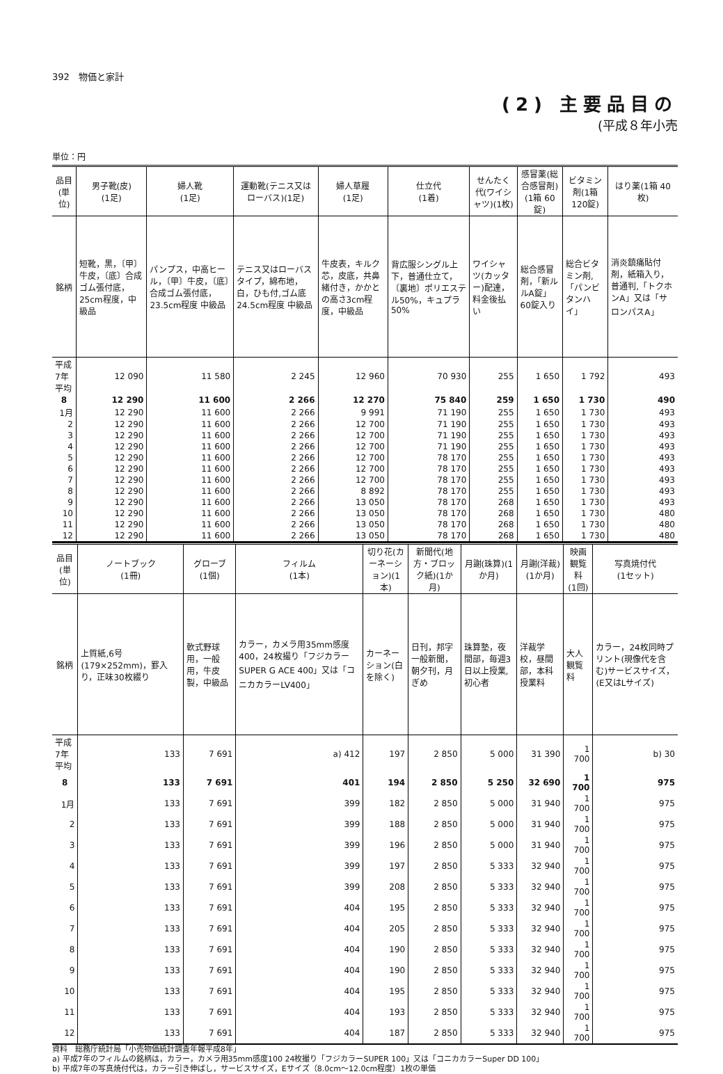392　物価と家計
(2) 主要品目の
(平成８年小売
単位：円
| 品目 (単位) | 男子靴(皮) (1足) | 婦人靴 (1足) | 運動靴(テニス又はローバス)(1足) | 婦人草履 (1足) | 仕立代 (1着) | せんたく代(ワイシャツ)(1枚) | 感冒薬(総合感冒剤)(1箱 60錠) | ビタミン剤(1箱 120錠) | はり薬(1箱 40枚) |
| --- | --- | --- | --- | --- | --- | --- | --- | --- | --- |
| 銘柄 | 短靴，黒，〔甲〕牛皮，〔底〕合成ゴム張付底，25cm程度，中級品 | パンプス，中高ヒール，〔甲〕牛皮，〔底〕合成ゴム張付底，23.5cm程度 中級品 | テニス又はローバスタイプ，綿布地，白，ひも付,ゴム底 24.5cm程度 中級品 | 牛皮表，キルク芯，皮底，共鼻緒付き，かかとの高さ3cm程度，中級品 | 背広服シングル上下，普通仕立て，〔裏地〕ポリエステル50%，キュプラ 50% | ワイシャツ(カッター)配達，料金後払い | 総合感冒剤，「新ルルA錠」60錠入り | 総合ビタミン剤,「パンビタンハイ」 | 消炎鎮痛貼付剤，紙箱入り，普通判,「トクホンA」又は「サロンパスA」 |
| 平成7年平均 | 12 090 | 11 580 | 2 245 | 12 960 | 70 930 | 255 | 1 650 | 1 792 | 493 |
| 8 | 12 290 | 11 600 | 2 266 | 12 270 | 75 840 | 259 | 1 650 | 1 730 | 490 |
| 1月 | 12 290 | 11 600 | 2 266 | 9 991 | 71 190 | 255 | 1 650 | 1 730 | 493 |
| 2 | 12 290 | 11 600 | 2 266 | 12 700 | 71 190 | 255 | 1 650 | 1 730 | 493 |
| 3 | 12 290 | 11 600 | 2 266 | 12 700 | 71 190 | 255 | 1 650 | 1 730 | 493 |
| 4 | 12 290 | 11 600 | 2 266 | 12 700 | 71 190 | 255 | 1 650 | 1 730 | 493 |
| 5 | 12 290 | 11 600 | 2 266 | 12 700 | 78 170 | 255 | 1 650 | 1 730 | 493 |
| 6 | 12 290 | 11 600 | 2 266 | 12 700 | 78 170 | 255 | 1 650 | 1 730 | 493 |
| 7 | 12 290 | 11 600 | 2 266 | 12 700 | 78 170 | 255 | 1 650 | 1 730 | 493 |
| 8 | 12 290 | 11 600 | 2 266 | 8 892 | 78 170 | 255 | 1 650 | 1 730 | 493 |
| 9 | 12 290 | 11 600 | 2 266 | 13 050 | 78 170 | 268 | 1 650 | 1 730 | 493 |
| 10 | 12 290 | 11 600 | 2 266 | 13 050 | 78 170 | 268 | 1 650 | 1 730 | 480 |
| 11 | 12 290 | 11 600 | 2 266 | 13 050 | 78 170 | 268 | 1 650 | 1 730 | 480 |
| 12 | 12 290 | 11 600 | 2 266 | 13 050 | 78 170 | 268 | 1 650 | 1 730 | 480 |
| 品目 (単位) | ノートブック (1冊) | グローブ (1個) | フィルム (1本) | 切り花(カーネーション)(1本) | 新聞代(地方・ブロック紙)(1か月) | 月謝(珠算)(1か月) | 月謝(洋裁)(1か月) | 映画観覧料 (1回) | 写真焼付代 (1セット) |
| --- | --- | --- | --- | --- | --- | --- | --- | --- | --- |
| 銘柄 | 上質紙,6号(179×252mm)，罫入り，正味30枚綴り | 軟式野球用，一般用，牛皮製，中級品 | カラー，カメラ用35mm感度400，24枚撮り「フジカラーSUPER G ACE 400」又は「コニカカラーLV400」 | カーネーション(白を除く) | 日刊，邦字一般新聞，朝夕刊，月ぎめ | 珠算塾，夜間部，毎週3日以上授業,初心者 | 洋裁学校，昼間部，本科授業料 | 大人観覧料 | カラー，24枚同時プリント(現像代を含む)サービスサイズ，(E又はLサイズ) |
| 平成7年平均 | 133 | 7 691 | a) 412 | 197 | 2 850 | 5 000 | 31 390 | 1 700 | b) 30 |
| 8 | 133 | 7 691 | 401 | 194 | 2 850 | 5 250 | 32 690 | 1 700 | 975 |
| 1月 | 133 | 7 691 | 399 | 182 | 2 850 | 5 000 | 31 940 | 1 700 | 975 |
| 2 | 133 | 7 691 | 399 | 188 | 2 850 | 5 000 | 31 940 | 1 700 | 975 |
| 3 | 133 | 7 691 | 399 | 196 | 2 850 | 5 000 | 31 940 | 1 700 | 975 |
| 4 | 133 | 7 691 | 399 | 197 | 2 850 | 5 333 | 32 940 | 1 700 | 975 |
| 5 | 133 | 7 691 | 399 | 208 | 2 850 | 5 333 | 32 940 | 1 700 | 975 |
| 6 | 133 | 7 691 | 404 | 195 | 2 850 | 5 333 | 32 940 | 1 700 | 975 |
| 7 | 133 | 7 691 | 404 | 205 | 2 850 | 5 333 | 32 940 | 1 700 | 975 |
| 8 | 133 | 7 691 | 404 | 190 | 2 850 | 5 333 | 32 940 | 1 700 | 975 |
| 9 | 133 | 7 691 | 404 | 190 | 2 850 | 5 333 | 32 940 | 1 700 | 975 |
| 10 | 133 | 7 691 | 404 | 195 | 2 850 | 5 333 | 32 940 | 1 700 | 975 |
| 11 | 133 | 7 691 | 404 | 193 | 2 850 | 5 333 | 32 940 | 1 700 | 975 |
| 12 | 133 | 7 691 | 404 | 187 | 2 850 | 5 333 | 32 940 | 1 700 | 975 |
資料　総務庁統計局「小売物価統計調査年報平成8年」
a) 平成7年のフィルムの銘柄は，カラー，カメラ用35mm感度100 24枚撮り「フジカラーSUPER 100」又は「コニカカラーSuper DD 100」
b) 平成7年の写真焼付代は，カラー引き伸ばし，サービスサイズ，Eサイズ（8.0cm～12.0cm程度）1枚の単価